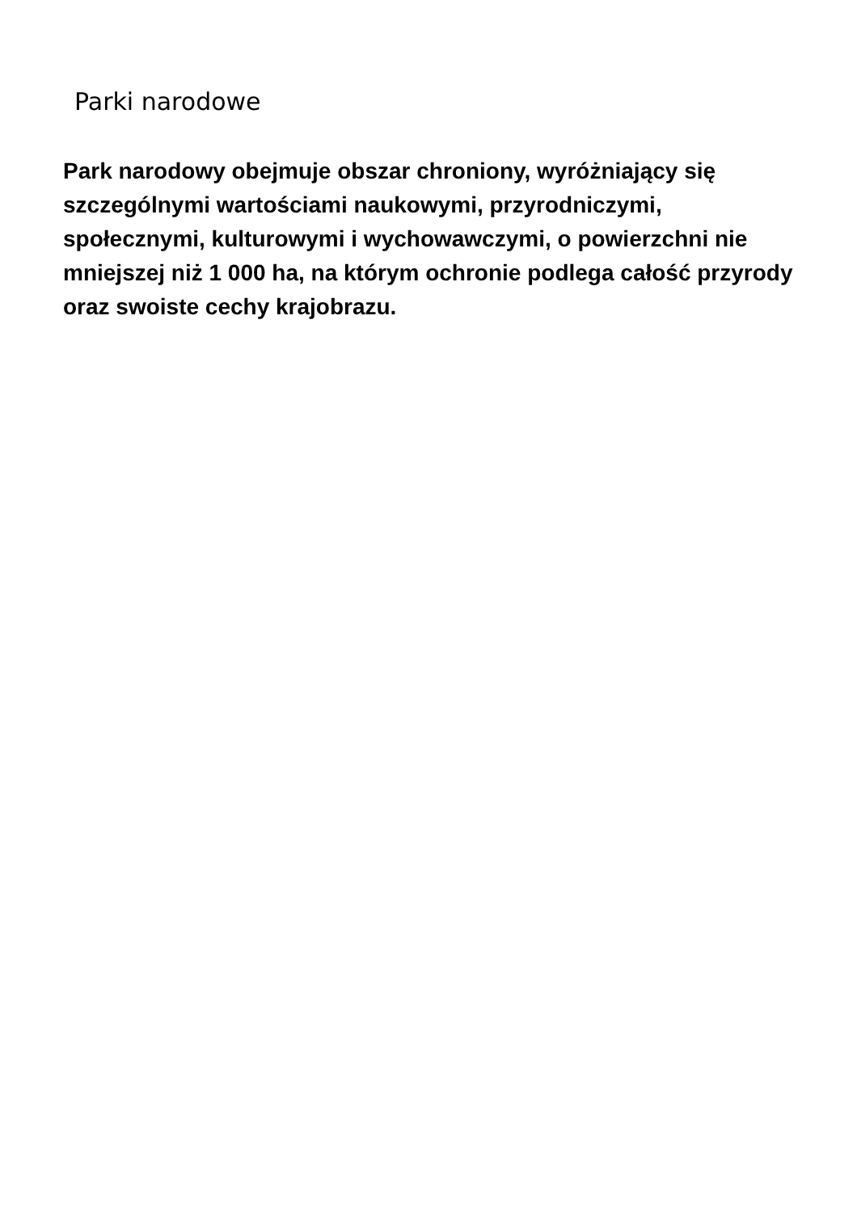Parki narodowe
Park narodowy obejmuje obszar chroniony, wyróżniający się szczególnymi wartościami naukowymi, przyrodniczymi, społecznymi, kulturowymi i wychowawczymi, o powierzchni nie mniejszej niż 1 000 ha, na którym ochronie podlega całość przyrody oraz swoiste cechy krajobrazu.